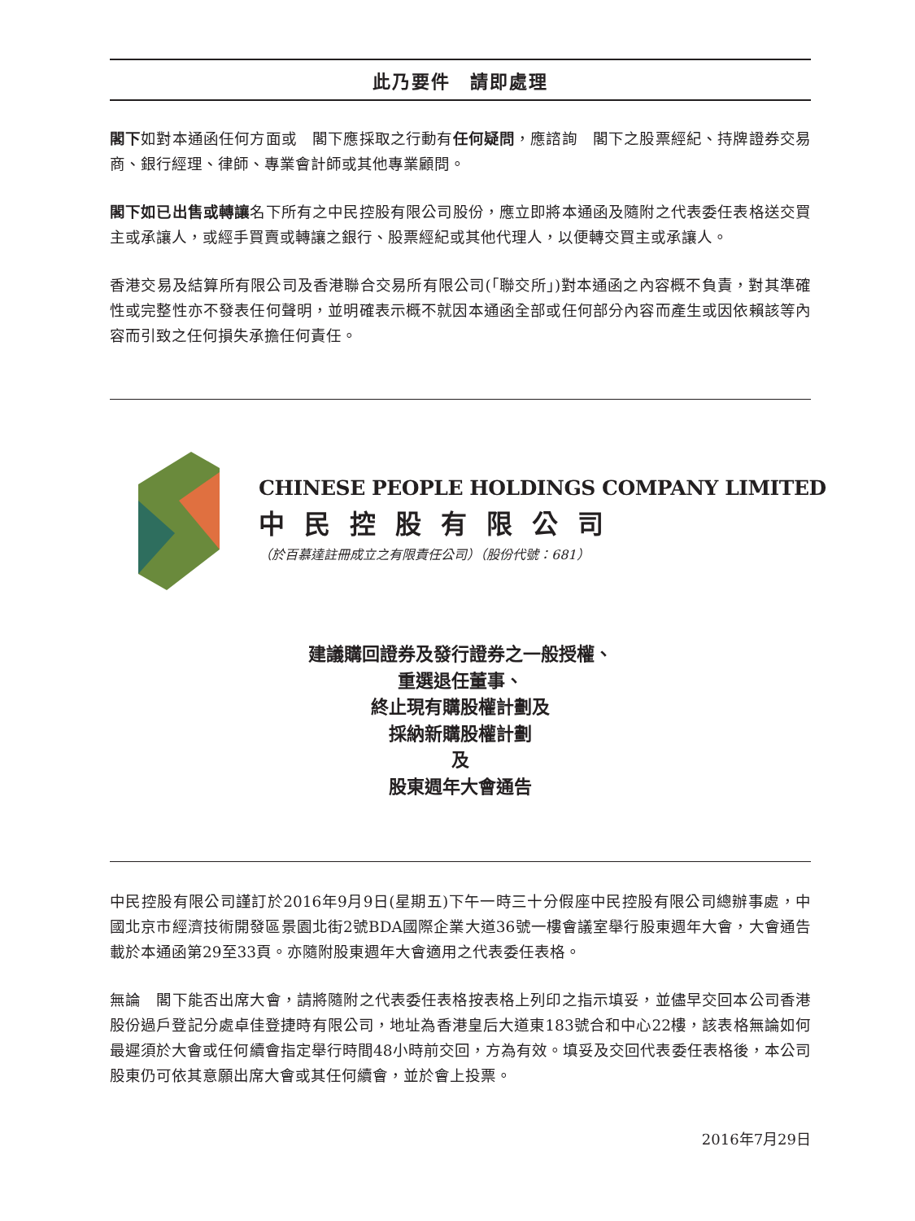此乃要件　請即處理
閣下如對本通函任何方面或　閣下應採取之行動有任何疑問，應諮詢　閣下之股票經紀、持牌證券交易商、銀行經理、律師、專業會計師或其他專業顧問。
閣下如已出售或轉讓名下所有之中民控股有限公司股份，應立即將本通函及隨附之代表委任表格送交買主或承讓人，或經手買賣或轉讓之銀行、股票經紀或其他代理人，以便轉交買主或承讓人。
香港交易及結算所有限公司及香港聯合交易所有限公司(「聯交所」)對本通函之內容概不負責，對其準確性或完整性亦不發表任何聲明，並明確表示概不就因本通函全部或任何部分內容而產生或因依賴該等內容而引致之任何損失承擔任何責任。
CHINESE PEOPLE HOLDINGS COMPANY LIMITED
中民控股有限公司
（於百慕達註冊成立之有限責任公司）（股份代號：681）
建議購回證券及發行證券之一般授權、
重選退任董事、
終止現有購股權計劃及
採納新購股權計劃
及
股東週年大會通告
中民控股有限公司謹訂於2016年9月9日(星期五)下午一時三十分假座中民控股有限公司總辦事處，中國北京市經濟技術開發區景園北街2號BDA國際企業大道36號一樓會議室舉行股東週年大會，大會通告載於本通函第29至33頁。亦隨附股東週年大會適用之代表委任表格。
無論　閣下能否出席大會，請將隨附之代表委任表格按表格上列印之指示填妥，並儘早交回本公司香港股份過戶登記分處卓佳登捷時有限公司，地址為香港皇后大道東183號合和中心22樓，該表格無論如何最遲須於大會或任何續會指定舉行時間48小時前交回，方為有效。填妥及交回代表委任表格後，本公司股東仍可依其意願出席大會或其任何續會，並於會上投票。
2016年7月29日